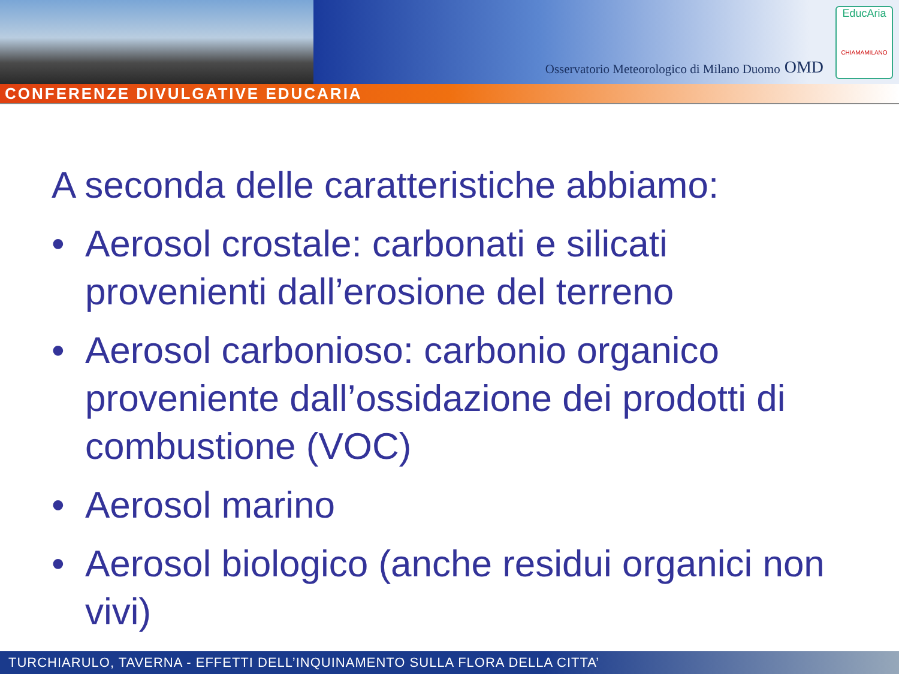Osservatorio Meteorologico di Milano Duomo OMD
EducAria
CHIAMAMILANO
CONFERENZE DIVULGATIVE EDUCARIA
A seconda delle caratteristiche abbiamo:
• Aerosol crostale: carbonati e silicati provenienti dall’erosione del terreno
• Aerosol carbonioso: carbonio organico proveniente dall’ossidazione dei prodotti di combustione (VOC)
• Aerosol marino
• Aerosol biologico (anche residui organici non vivi)
TURCHIARULO, TAVERNA - EFFETTI DELL’INQUINAMENTO SULLA FLORA DELLA CITTA’